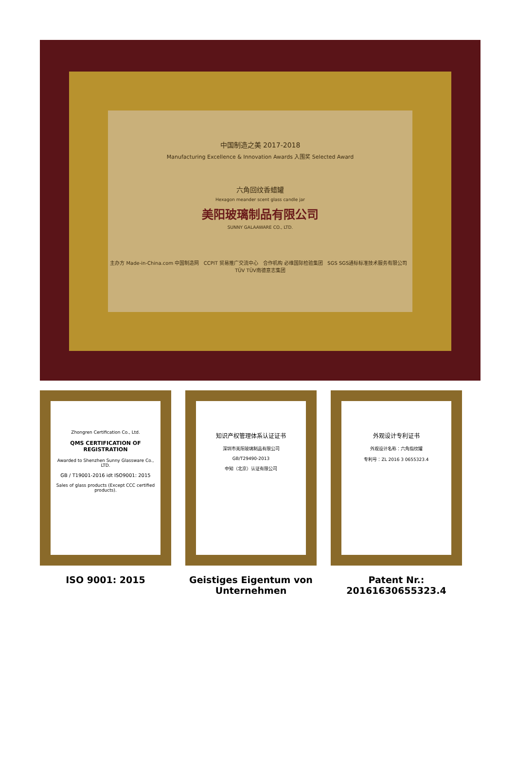中国制造之美 2017-2018
Manufacturing Excellence & Innovation Awards 入围奖 Selected Award
六角回纹香蜡罐
Hexagon meander scent glass candle jar
美阳玻璃制品有限公司
SUNNY GALAAWARE CO., LTD.
主办方 Made-in-China.com 中国制造网 CCPIT 贸易推广交流中心 合作机构 必维国际检验集团 SGS SGS通标标准技术服务有限公司 TÜV TÜV南德意志集团
Zhongren Certification Co., Ltd.
QMS CERTIFICATION OF REGISTRATION
Awarded to Shenzhen Sunny Glassware Co., LTD.
GB / T19001-2016 idt ISO9001: 2015
Sales of glass products (Except CCC certified products).
ISO 9001: 2015
知识产权管理体系认证证书
深圳市美阳玻璃制品有限公司
GB/T29490-2013
中知（北京）认证有限公司
Geistiges Eigentum von Unternehmen
外观设计专利证书
外观设计名称：六角指纹罐
专利号：ZL 2016 3 0655323.4
Patent Nr.: 20161630655323.4